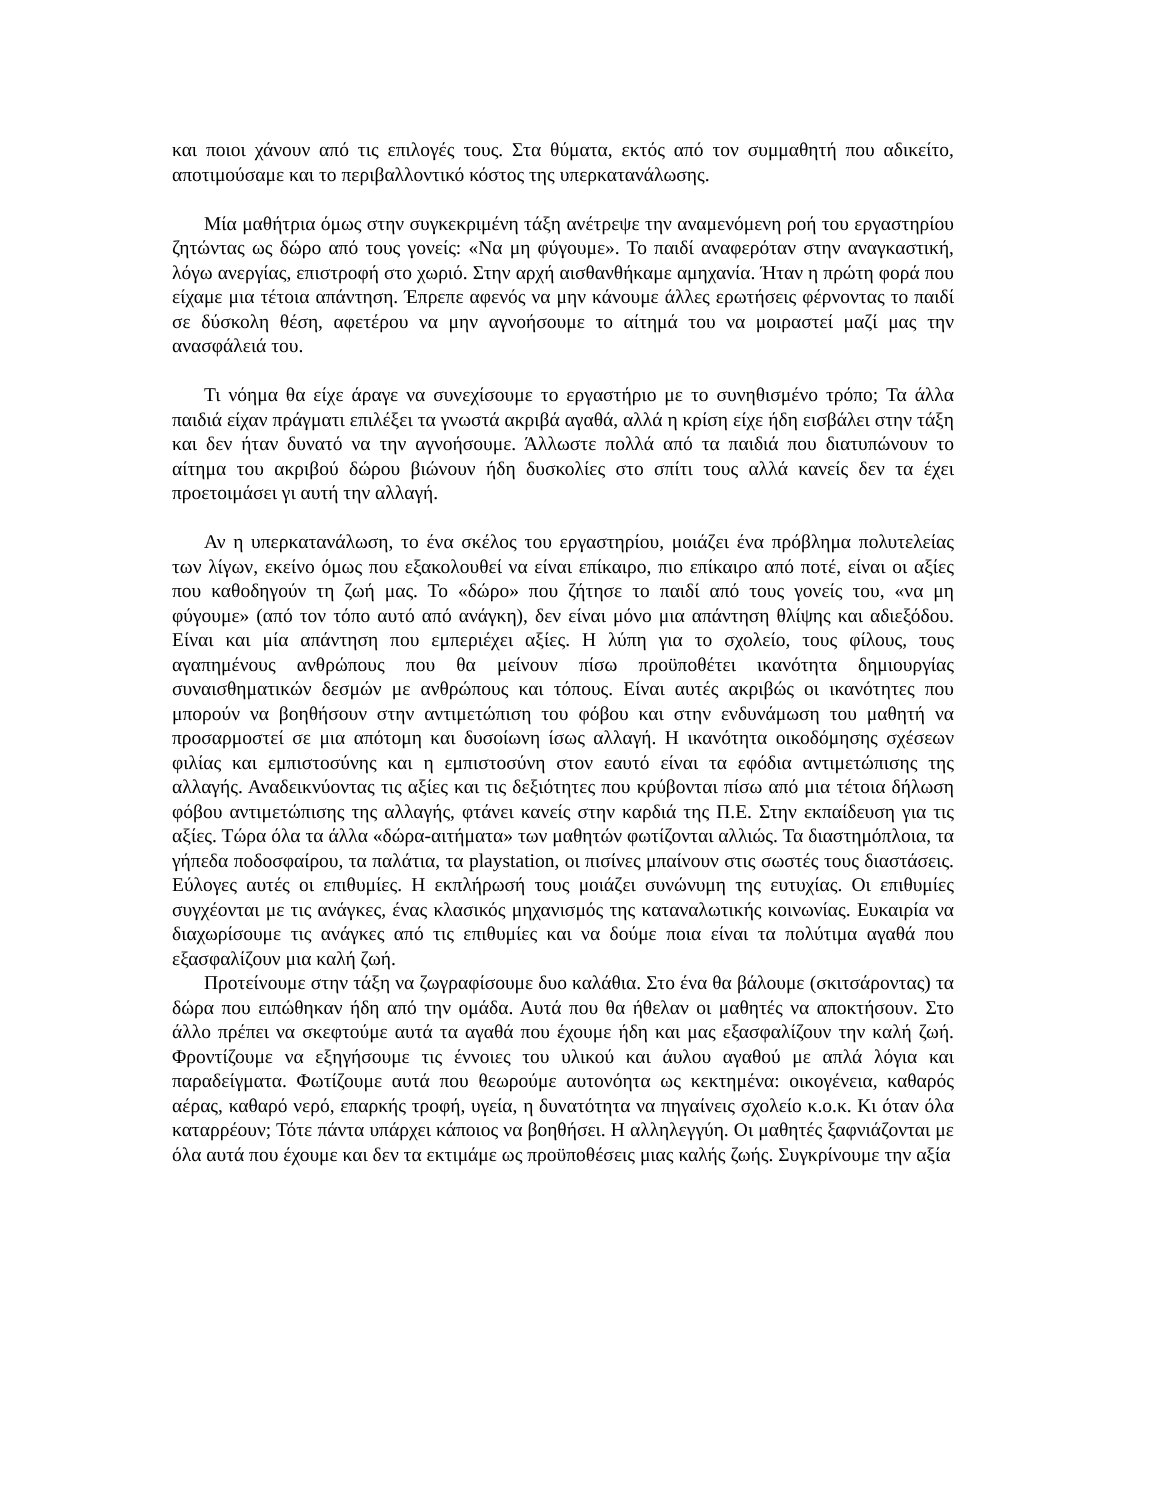και ποιοι χάνουν από τις επιλογές τους. Στα θύματα, εκτός από τον συμμαθητή που αδικείτο, αποτιμούσαμε και το περιβαλλοντικό κόστος της υπερκατανάλωσης.
Μία μαθήτρια όμως στην συγκεκριμένη τάξη ανέτρεψε την αναμενόμενη ροή του εργαστηρίου ζητώντας ως δώρο από τους γονείς: «Να μη φύγουμε». Το παιδί αναφερόταν στην αναγκαστική, λόγω ανεργίας, επιστροφή στο χωριό. Στην αρχή αισθανθήκαμε αμηχανία. Ήταν η πρώτη φορά που είχαμε μια τέτοια απάντηση. Έπρεπε αφενός να μην κάνουμε άλλες ερωτήσεις φέρνοντας το παιδί σε δύσκολη θέση, αφετέρου να μην αγνοήσουμε το αίτημά του να μοιραστεί μαζί μας την ανασφάλειά του.
Τι νόημα θα είχε άραγε να συνεχίσουμε το εργαστήριο με το συνηθισμένο τρόπο; Τα άλλα παιδιά είχαν πράγματι επιλέξει τα γνωστά ακριβά αγαθά, αλλά η κρίση είχε ήδη εισβάλει στην τάξη και δεν ήταν δυνατό να την αγνοήσουμε. Άλλωστε πολλά από τα παιδιά που διατυπώνουν το αίτημα του ακριβού δώρου βιώνουν ήδη δυσκολίες στο σπίτι τους αλλά κανείς δεν τα έχει προετοιμάσει γι αυτή την αλλαγή.
Αν η υπερκατανάλωση, το ένα σκέλος του εργαστηρίου, μοιάζει ένα πρόβλημα πολυτελείας των λίγων, εκείνο όμως που εξακολουθεί να είναι επίκαιρο, πιο επίκαιρο από ποτέ, είναι οι αξίες που καθοδηγούν τη ζωή μας. Το «δώρο» που ζήτησε το παιδί από τους γονείς του, «να μη φύγουμε» (από τον τόπο αυτό από ανάγκη), δεν είναι μόνο μια απάντηση θλίψης και αδιεξόδου. Είναι και μία απάντηση που εμπεριέχει αξίες. Η λύπη για το σχολείο, τους φίλους, τους αγαπημένους ανθρώπους που θα μείνουν πίσω προϋποθέτει ικανότητα δημιουργίας συναισθηματικών δεσμών με ανθρώπους και τόπους. Είναι αυτές ακριβώς οι ικανότητες που μπορούν να βοηθήσουν στην αντιμετώπιση του φόβου και στην ενδυνάμωση του μαθητή να προσαρμοστεί σε μια απότομη και δυσοίωνη ίσως αλλαγή. Η ικανότητα οικοδόμησης σχέσεων φιλίας και εμπιστοσύνης και η εμπιστοσύνη στον εαυτό είναι τα εφόδια αντιμετώπισης της αλλαγής. Αναδεικνύοντας τις αξίες και τις δεξιότητες που κρύβονται πίσω από μια τέτοια δήλωση φόβου αντιμετώπισης της αλλαγής, φτάνει κανείς στην καρδιά της Π.Ε. Στην εκπαίδευση για τις αξίες. Τώρα όλα τα άλλα «δώρα-αιτήματα» των μαθητών φωτίζονται αλλιώς. Τα διαστημόπλοια, τα γήπεδα ποδοσφαίρου, τα παλάτια, τα playstation, οι πισίνες μπαίνουν στις σωστές τους διαστάσεις. Εύλογες αυτές οι επιθυμίες. Η εκπλήρωσή τους μοιάζει συνώνυμη της ευτυχίας. Οι επιθυμίες συγχέονται με τις ανάγκες, ένας κλασικός μηχανισμός της καταναλωτικής κοινωνίας. Ευκαιρία να διαχωρίσουμε τις ανάγκες από τις επιθυμίες και να δούμε ποια είναι τα πολύτιμα αγαθά που εξασφαλίζουν μια καλή ζωή.
Προτείνουμε στην τάξη να ζωγραφίσουμε δυο καλάθια. Στο ένα θα βάλουμε (σκιτσάροντας) τα δώρα που ειπώθηκαν ήδη από την ομάδα. Αυτά που θα ήθελαν οι μαθητές να αποκτήσουν. Στο άλλο πρέπει να σκεφτούμε αυτά τα αγαθά που έχουμε ήδη και μας εξασφαλίζουν την καλή ζωή. Φροντίζουμε να εξηγήσουμε τις έννοιες του υλικού και άυλου αγαθού με απλά λόγια και παραδείγματα. Φωτίζουμε αυτά που θεωρούμε αυτονόητα ως κεκτημένα: οικογένεια, καθαρός αέρας, καθαρό νερό, επαρκής τροφή, υγεία, η δυνατότητα να πηγαίνεις σχολείο κ.ο.κ. Κι όταν όλα καταρρέουν; Τότε πάντα υπάρχει κάποιος να βοηθήσει. Η αλληλεγγύη. Οι μαθητές ξαφνιάζονται με όλα αυτά που έχουμε και δεν τα εκτιμάμε ως προϋποθέσεις μιας καλής ζωής. Συγκρίνουμε την αξία